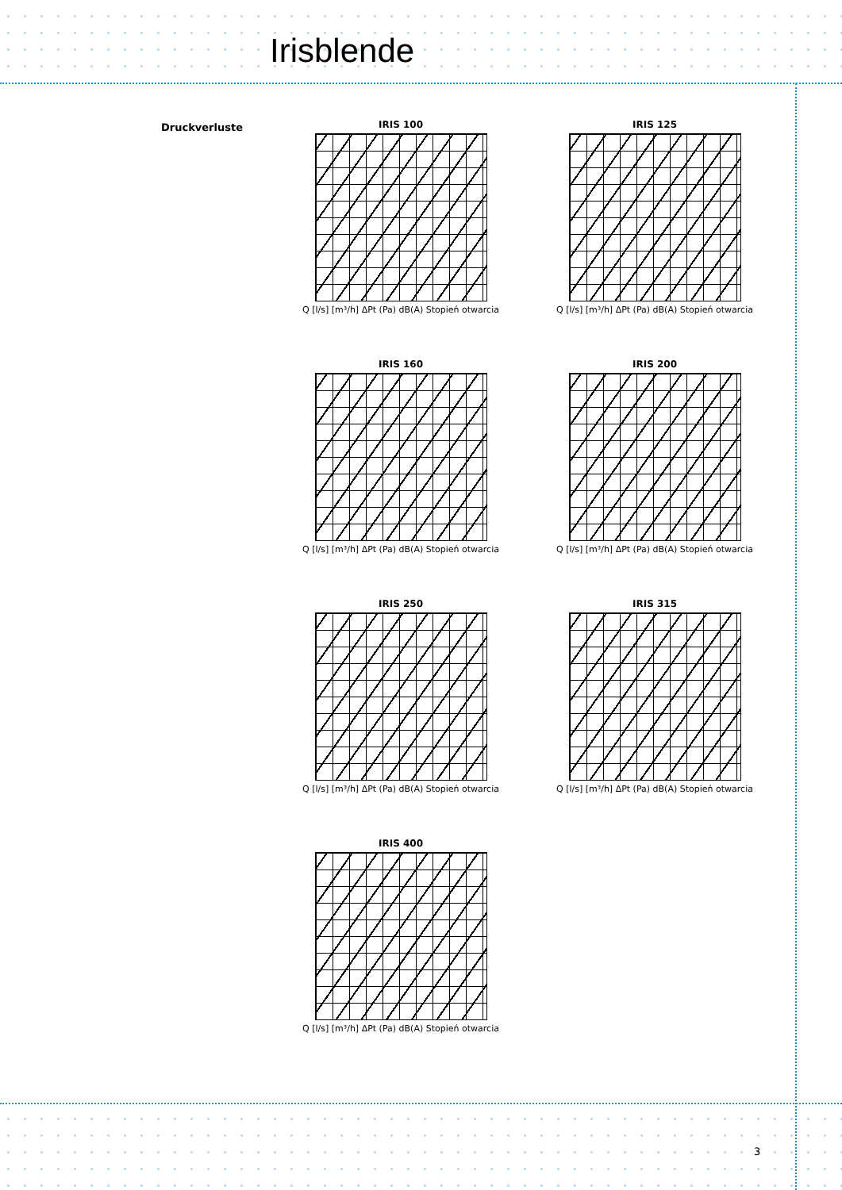Irisblende
Druckverluste
IRIS 100
Q [l/s] [m³/h] ΔPt (Pa) dB(A) Stopień otwarcia
IRIS 125
Q [l/s] [m³/h] ΔPt (Pa) dB(A) Stopień otwarcia
IRIS 160
Q [l/s] [m³/h] ΔPt (Pa) dB(A) Stopień otwarcia
IRIS 200
Q [l/s] [m³/h] ΔPt (Pa) dB(A) Stopień otwarcia
IRIS 250
Q [l/s] [m³/h] ΔPt (Pa) dB(A) Stopień otwarcia
IRIS 315
Q [l/s] [m³/h] ΔPt (Pa) dB(A) Stopień otwarcia
IRIS 400
Q [l/s] [m³/h] ΔPt (Pa) dB(A) Stopień otwarcia
3